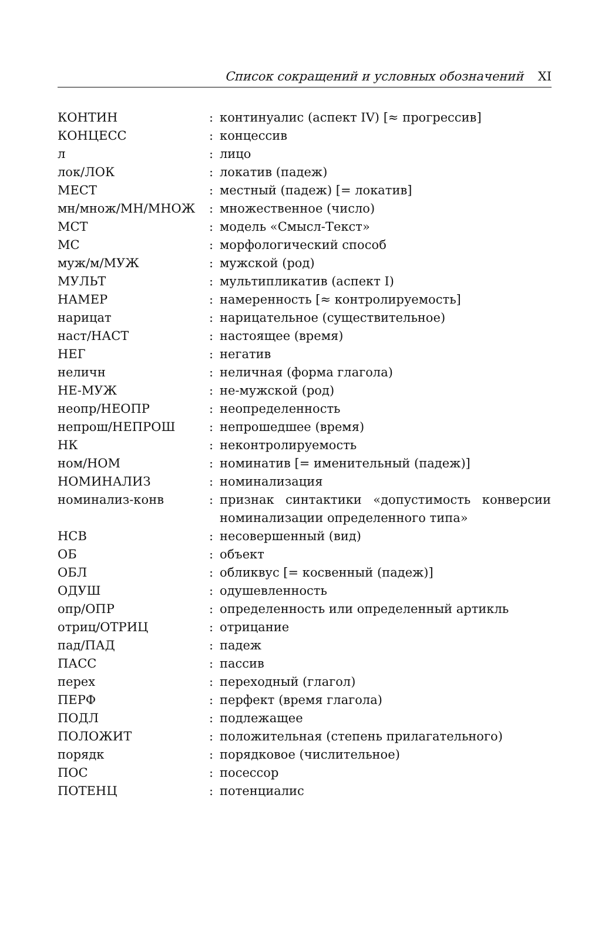Список сокращений и условных обозначений XI
| КОНТИН | : | континуалис (аспект IV) [≈ прогрессив] |
| КОНЦЕСС | : | концессив |
| л | : | лицо |
| лок/ЛОК | : | локатив (падеж) |
| МЕСТ | : | местный (падеж) [= локатив] |
| мн/множ/МН/МНОЖ | : | множественное (число) |
| МСТ | : | модель «Смысл-Текст» |
| МС | : | морфологический способ |
| муж/м/МУЖ | : | мужской (род) |
| МУЛЬТ | : | мультипликатив (аспект I) |
| НАМЕР | : | намеренность [≈ контролируемость] |
| нарицат | : | нарицательное (существительное) |
| наст/НАСТ | : | настоящее (время) |
| НЕГ | : | негатив |
| неличн | : | неличная (форма глагола) |
| НЕ-МУЖ | : | не-мужской (род) |
| неопр/НЕОПР | : | неопределенность |
| непрош/НЕПРОШ | : | непрошедшее (время) |
| НК | : | неконтролируемость |
| ном/НОМ | : | номинатив [= именительный (падеж)] |
| НОМИНАЛИЗ | : | номинализация |
| номинализ-конв | : | признак синтактики «допустимость конверсии номинализации определенного типа» |
| НСВ | : | несовершенный (вид) |
| ОБ | : | объект |
| ОБЛ | : | обликвус [= косвенный (падеж)] |
| ОДУШ | : | одушевленность |
| опр/ОПР | : | определенность или определенный артикль |
| отриц/ОТРИЦ | : | отрицание |
| пад/ПАД | : | падеж |
| ПАСС | : | пассив |
| перех | : | переходный (глагол) |
| ПЕРФ | : | перфект (время глагола) |
| ПОДЛ | : | подлежащее |
| ПОЛОЖИТ | : | положительная (степень прилагательного) |
| порядк | : | порядковое (числительное) |
| ПОС | : | посессор |
| ПОТЕНЦ | : | потенциалис |